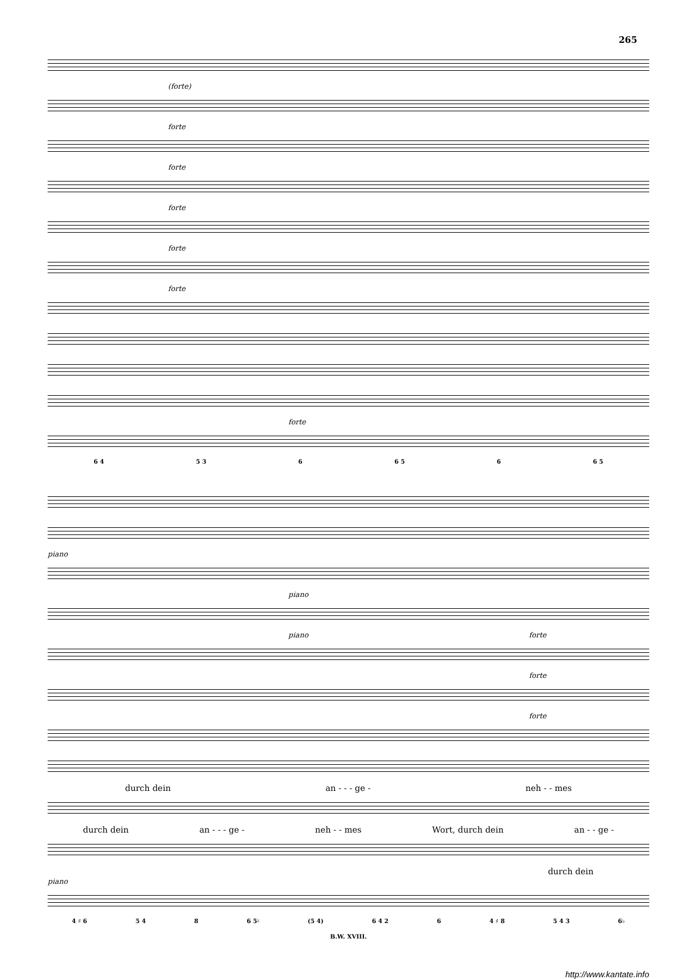265
(forte)
forte
forte
forte
forte
forte
forte
6 4 5 3 6 6 5 6 6 5
piano
piano
piano forte
forte
forte
durch dein an - - - ge - neh - - mes
durch dein an - - - ge - neh - - mes Wort, durch dein an - - ge -
durch dein
piano
4 ♯ 6 5 4 8 6 5♮ (5 4) 6 4 2 6 4 ♯ 8 5 4 3 6♭
B.W. XVIII.
http://www.kantate.info